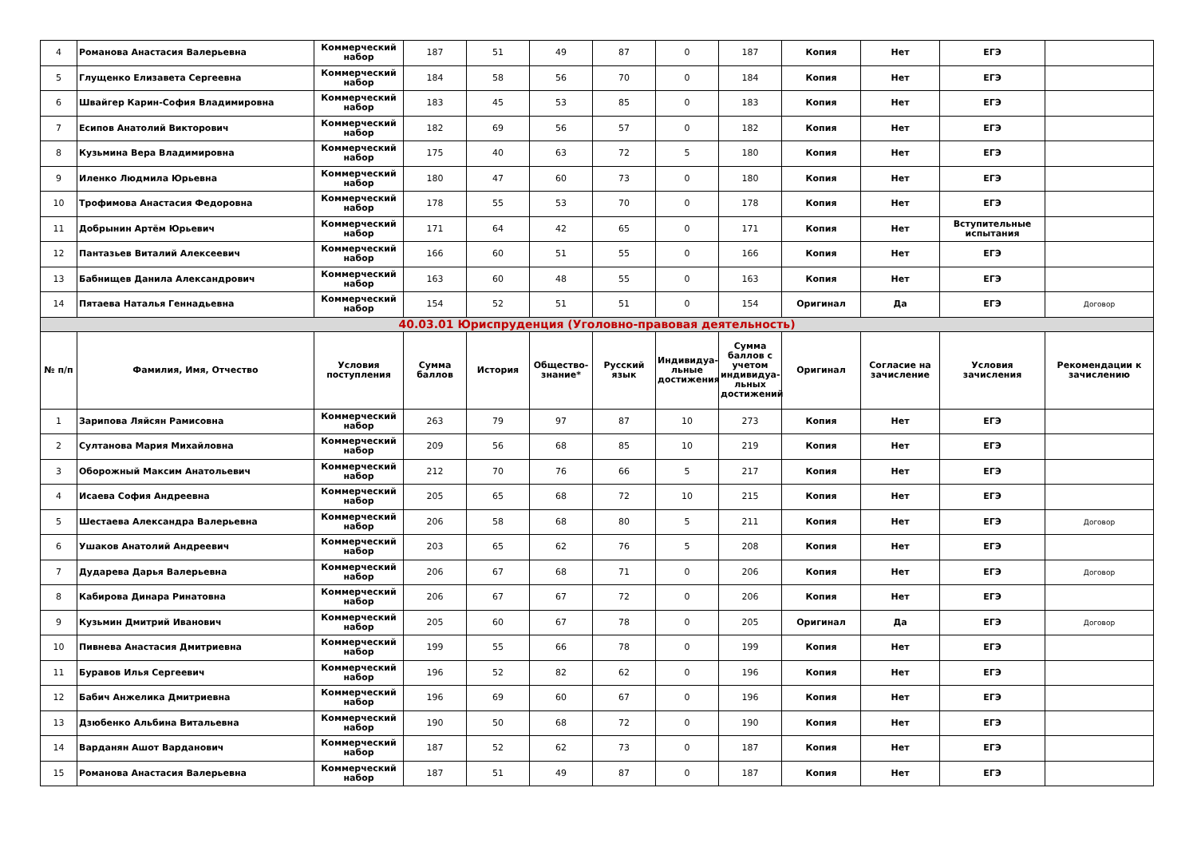| 4 | Романова Анастасия Валерьевна | Коммерческий набор | 187 | 51 | 49 | 87 | 0 | 187 | Копия | Нет | ЕГЭ | |
| 5 | Глущенко Елизавета Сергеевна | Коммерческий набор | 184 | 58 | 56 | 70 | 0 | 184 | Копия | Нет | ЕГЭ | |
| 6 | Швайгер Карин-София Владимировна | Коммерческий набор | 183 | 45 | 53 | 85 | 0 | 183 | Копия | Нет | ЕГЭ | |
| 7 | Есипов Анатолий Викторович | Коммерческий набор | 182 | 69 | 56 | 57 | 0 | 182 | Копия | Нет | ЕГЭ | |
| 8 | Кузьмина Вера Владимировна | Коммерческий набор | 175 | 40 | 63 | 72 | 5 | 180 | Копия | Нет | ЕГЭ | |
| 9 | Иленко Людмила Юрьевна | Коммерческий набор | 180 | 47 | 60 | 73 | 0 | 180 | Копия | Нет | ЕГЭ | |
| 10 | Трофимова Анастасия Федоровна | Коммерческий набор | 178 | 55 | 53 | 70 | 0 | 178 | Копия | Нет | ЕГЭ | |
| 11 | Добрынин Артём Юрьевич | Коммерческий набор | 171 | 64 | 42 | 65 | 0 | 171 | Копия | Нет | Вступительные испытания | |
| 12 | Пантазьев Виталий Алексеевич | Коммерческий набор | 166 | 60 | 51 | 55 | 0 | 166 | Копия | Нет | ЕГЭ | |
| 13 | Бабнищев Данила Александрович | Коммерческий набор | 163 | 60 | 48 | 55 | 0 | 163 | Копия | Нет | ЕГЭ | |
| 14 | Пятаева Наталья Геннадьевна | Коммерческий набор | 154 | 52 | 51 | 51 | 0 | 154 | Оригинал | Да | ЕГЭ | Договор |
| 40.03.01 Юриспруденция (Уголовно-правовая деятельность) | | | | | | | | | | | | |
| № п/п | Фамилия, Имя, Отчество | Условия поступления | Сумма баллов | История | Общество-знание* | Русский язык | Индивидуа-льные достижения | Сумма баллов с учетом индивидуа-льных достижений | Оригинал | Согласие на зачисление | Условия зачисления | Рекомендации к зачислению |
| 1 | Зарипова Ляйсян Рамисовна | Коммерческий набор | 263 | 79 | 97 | 87 | 10 | 273 | Копия | Нет | ЕГЭ | |
| 2 | Султанова Мария Михайловна | Коммерческий набор | 209 | 56 | 68 | 85 | 10 | 219 | Копия | Нет | ЕГЭ | |
| 3 | Оборожный Максим Анатольевич | Коммерческий набор | 212 | 70 | 76 | 66 | 5 | 217 | Копия | Нет | ЕГЭ | |
| 4 | Исаева София Андреевна | Коммерческий набор | 205 | 65 | 68 | 72 | 10 | 215 | Копия | Нет | ЕГЭ | |
| 5 | Шестаева Александра Валерьевна | Коммерческий набор | 206 | 58 | 68 | 80 | 5 | 211 | Копия | Нет | ЕГЭ | Договор |
| 6 | Ушаков Анатолий Андреевич | Коммерческий набор | 203 | 65 | 62 | 76 | 5 | 208 | Копия | Нет | ЕГЭ | |
| 7 | Дударева Дарья Валерьевна | Коммерческий набор | 206 | 67 | 68 | 71 | 0 | 206 | Копия | Нет | ЕГЭ | Договор |
| 8 | Кабирова Динара Ринатовна | Коммерческий набор | 206 | 67 | 67 | 72 | 0 | 206 | Копия | Нет | ЕГЭ | |
| 9 | Кузьмин Дмитрий Иванович | Коммерческий набор | 205 | 60 | 67 | 78 | 0 | 205 | Оригинал | Да | ЕГЭ | Договор |
| 10 | Пивнева Анастасия Дмитриевна | Коммерческий набор | 199 | 55 | 66 | 78 | 0 | 199 | Копия | Нет | ЕГЭ | |
| 11 | Буравов Илья Сергеевич | Коммерческий набор | 196 | 52 | 82 | 62 | 0 | 196 | Копия | Нет | ЕГЭ | |
| 12 | Бабич Анжелика Дмитриевна | Коммерческий набор | 196 | 69 | 60 | 67 | 0 | 196 | Копия | Нет | ЕГЭ | |
| 13 | Дзюбенко Альбина Витальевна | Коммерческий набор | 190 | 50 | 68 | 72 | 0 | 190 | Копия | Нет | ЕГЭ | |
| 14 | Варданян Ашот Варданович | Коммерческий набор | 187 | 52 | 62 | 73 | 0 | 187 | Копия | Нет | ЕГЭ | |
| 15 | Романова Анастасия Валерьевна | Коммерческий набор | 187 | 51 | 49 | 87 | 0 | 187 | Копия | Нет | ЕГЭ | |